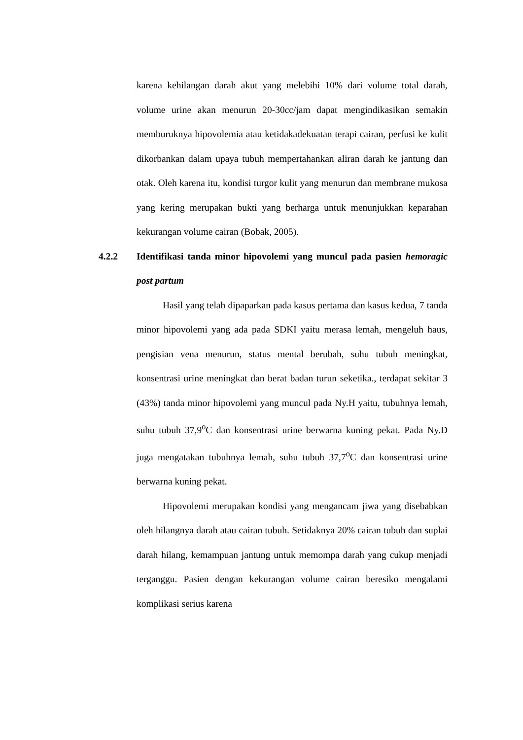karena kehilangan darah akut yang melebihi 10% dari volume total darah, volume urine akan menurun 20-30cc/jam dapat mengindikasikan semakin memburuknya hipovolemia atau ketidakadekuatan terapi cairan, perfusi ke kulit dikorbankan dalam upaya tubuh mempertahankan aliran darah ke jantung dan otak. Oleh karena itu, kondisi turgor kulit yang menurun dan membrane mukosa yang kering merupakan bukti yang berharga untuk menunjukkan keparahan kekurangan volume cairan (Bobak, 2005).
4.2.2 Identifikasi tanda minor hipovolemi yang muncul pada pasien hemoragic post partum
Hasil yang telah dipaparkan pada kasus pertama dan kasus kedua, 7 tanda minor hipovolemi yang ada pada SDKI yaitu merasa lemah, mengeluh haus, pengisian vena menurun, status mental berubah, suhu tubuh meningkat, konsentrasi urine meningkat dan berat badan turun seketika., terdapat sekitar 3 (43%) tanda minor hipovolemi yang muncul pada Ny.H yaitu, tubuhnya lemah, suhu tubuh 37,9<sup>o</sup>C dan konsentrasi urine berwarna kuning pekat. Pada Ny.D juga mengatakan tubuhnya lemah, suhu tubuh 37,7<sup>o</sup>C dan konsentrasi urine berwarna kuning pekat.
Hipovolemi merupakan kondisi yang mengancam jiwa yang disebabkan oleh hilangnya darah atau cairan tubuh. Setidaknya 20% cairan tubuh dan suplai darah hilang, kemampuan jantung untuk memompa darah yang cukup menjadi terganggu. Pasien dengan kekurangan volume cairan beresiko mengalami komplikasi serius karena